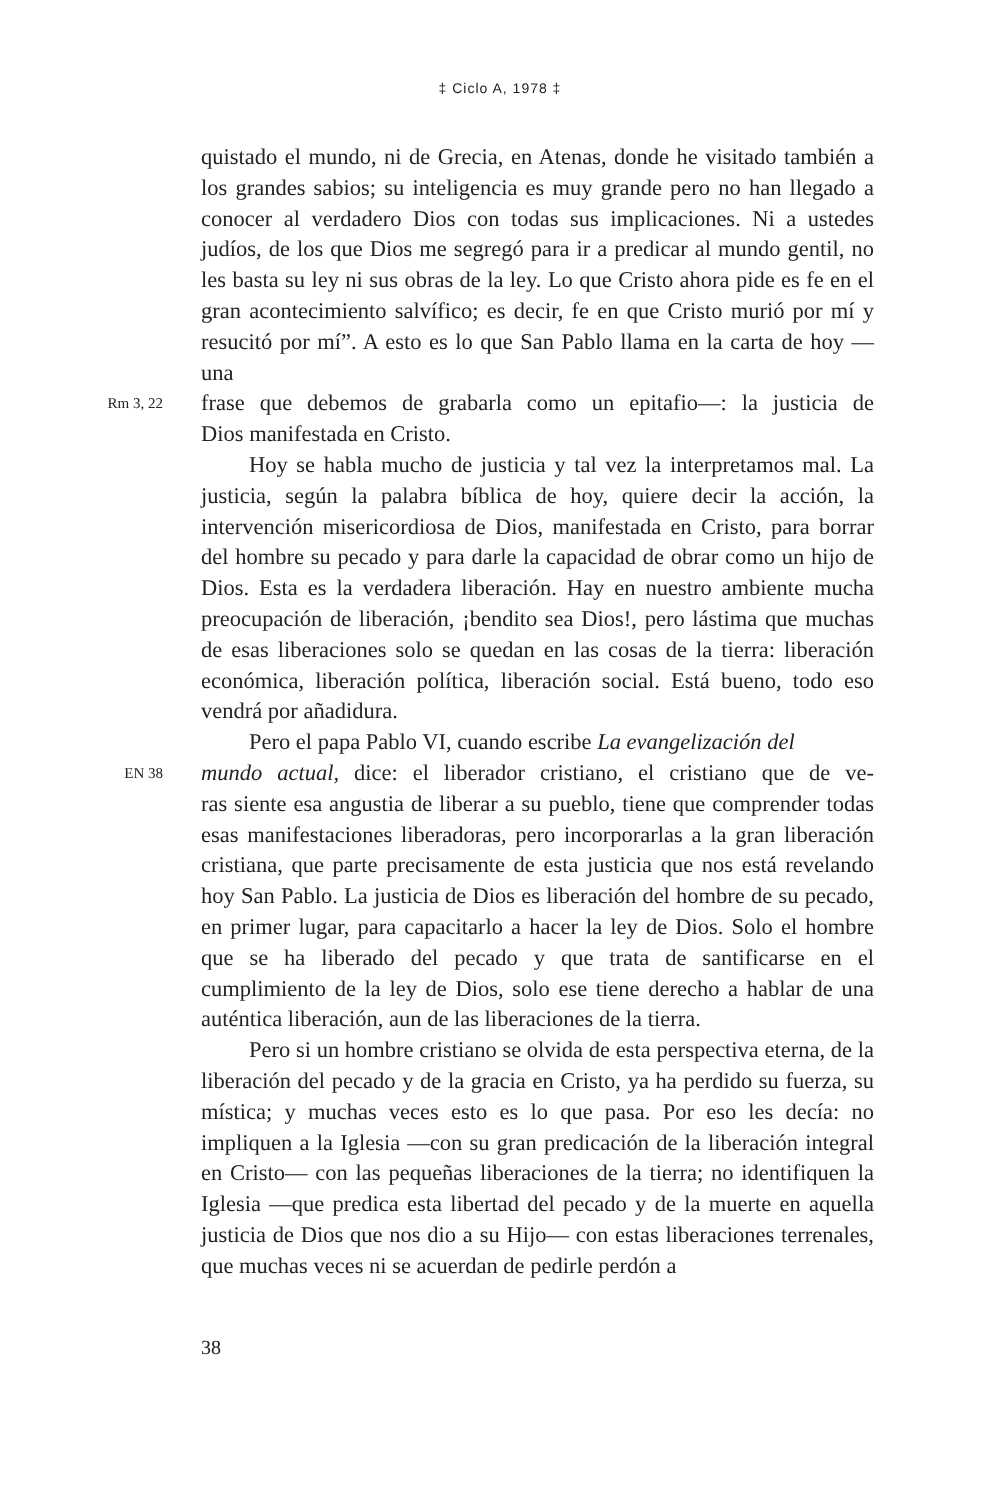‡ Ciclo A, 1978 ‡
quistado el mundo, ni de Grecia, en Atenas, donde he visitado también a los grandes sabios; su inteligencia es muy grande pero no han llegado a conocer al verdadero Dios con todas sus implicaciones. Ni a ustedes judíos, de los que Dios me segregó para ir a predicar al mundo gentil, no les basta su ley ni sus obras de la ley. Lo que Cristo ahora pide es fe en el gran acontecimiento salvífico; es decir, fe en que Cristo murió por mí y resucitó por mí”. A esto es lo que San Pablo llama en la carta de hoy —una
Rm 3, 22 frase que debemos de grabarla como un epitafio—: la justicia de
Dios manifestada en Cristo.
Hoy se habla mucho de justicia y tal vez la interpretamos mal. La justicia, según la palabra bíblica de hoy, quiere decir la acción, la intervención misericordiosa de Dios, manifestada en Cristo, para borrar del hombre su pecado y para darle la capacidad de obrar como un hijo de Dios. Esta es la verdadera liberación. Hay en nuestro ambiente mucha preocupación de liberación, ¡bendito sea Dios!, pero lástima que muchas de esas liberaciones solo se quedan en las cosas de la tierra: liberación económica, liberación política, liberación social. Está bueno, todo eso vendrá por añadidura.
Pero el papa Pablo VI, cuando escribe La evangelización del
EN 38 mundo actual, dice: el liberador cristiano, el cristiano que de ve-
ras siente esa angustia de liberar a su pueblo, tiene que comprender todas esas manifestaciones liberadoras, pero incorporarlas a la gran liberación cristiana, que parte precisamente de esta justicia que nos está revelando hoy San Pablo. La justicia de Dios es liberación del hombre de su pecado, en primer lugar, para capacitarlo a hacer la ley de Dios. Solo el hombre que se ha liberado del pecado y que trata de santificarse en el cumplimiento de la ley de Dios, solo ese tiene derecho a hablar de una auténtica liberación, aun de las liberaciones de la tierra.
Pero si un hombre cristiano se olvida de esta perspectiva eterna, de la liberación del pecado y de la gracia en Cristo, ya ha perdido su fuerza, su mística; y muchas veces esto es lo que pasa. Por eso les decía: no impliquen a la Iglesia —con su gran predicación de la liberación integral en Cristo— con las pequeñas liberaciones de la tierra; no identifiquen la Iglesia —que predica esta libertad del pecado y de la muerte en aquella justicia de Dios que nos dio a su Hijo— con estas liberaciones terrenales, que muchas veces ni se acuerdan de pedirle perdón a
38